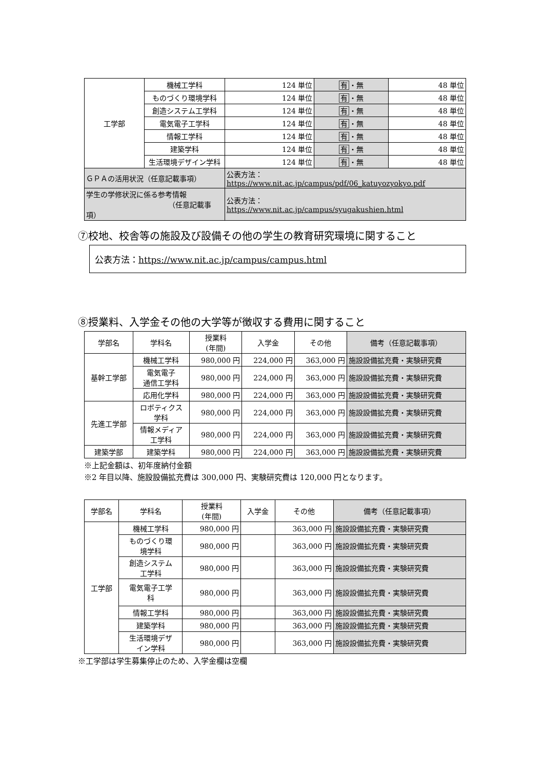| 工学部 | 機械工学科 | 124 単位 | 有 ・無 | 48 単位 |
| | ものづくり環境学科 | 124 単位 | 有 ・無 | 48 単位 |
| | 創造システム工学科 | 124 単位 | 有 ・無 | 48 単位 |
| | 電気電子工学科 | 124 単位 | 有 ・無 | 48 単位 |
| | 情報工学科 | 124 単位 | 有 ・無 | 48 単位 |
| | 建築学科 | 124 単位 | 有 ・無 | 48 単位 |
| | 生活環境デザイン学科 | 124 単位 | 有 ・無 | 48 単位 |
| ＧＰＡの活用状況（任意記載事項） | | 公表方法： https://www.nit.ac.jp/campus/pdf/06_katuyozyokyo.pdf | | |
| 学生の学修状況に係る参考情報 （任意記載事項） | | 公表方法： https://www.nit.ac.jp/campus/syugakushien.html | | |
⑦校地、校舎等の施設及び設備その他の学生の教育研究環境に関すること
公表方法：https://www.nit.ac.jp/campus/campus.html
⑧授業料、入学金その他の大学等が徴収する費用に関すること
| 学部名 | 学科名 | 授業料 (年間) | 入学金 | その他 | 備考（任意記載事項） |
| --- | --- | --- | --- | --- | --- |
| 基幹工学部 | 機械工学科 | 980,000 円 | 224,000 円 | 363,000 円 | 施設設備拡充費・実験研究費 |
| | 電気電子 通信工学科 | 980,000 円 | 224,000 円 | 363,000 円 | 施設設備拡充費・実験研究費 |
| | 応用化学科 | 980,000 円 | 224,000 円 | 363,000 円 | 施設設備拡充費・実験研究費 |
| 先進工学部 | ロボティクス 学科 | 980,000 円 | 224,000 円 | 363,000 円 | 施設設備拡充費・実験研究費 |
| | 情報メディア 工学科 | 980,000 円 | 224,000 円 | 363,000 円 | 施設設備拡充費・実験研究費 |
| 建築学部 | 建築学科 | 980,000 円 | 224,000 円 | 363,000 円 | 施設設備拡充費・実験研究費 |
※上記金額は、初年度納付金額
※2 年目以降、施設設備拡充費は 300,000 円、実験研究費は 120,000 円となります。
| 学部名 | 学科名 | 授業料 (年間) | 入学金 | その他 | 備考（任意記載事項） |
| --- | --- | --- | --- | --- | --- |
| 工学部 | 機械工学科 | 980,000 円 | | 363,000 円 | 施設設備拡充費・実験研究費 |
| | ものづくり環 境学科 | 980,000 円 | | 363,000 円 | 施設設備拡充費・実験研究費 |
| | 創造システム 工学科 | 980,000 円 | | 363,000 円 | 施設設備拡充費・実験研究費 |
| | 電気電子工学 科 | 980,000 円 | | 363,000 円 | 施設設備拡充費・実験研究費 |
| | 情報工学科 | 980,000 円 | | 363,000 円 | 施設設備拡充費・実験研究費 |
| | 建築学科 | 980,000 円 | | 363,000 円 | 施設設備拡充費・実験研究費 |
| | 生活環境デザ イン学科 | 980,000 円 | | 363,000 円 | 施設設備拡充費・実験研究費 |
※工学部は学生募集停止のため、入学金欄は空欄